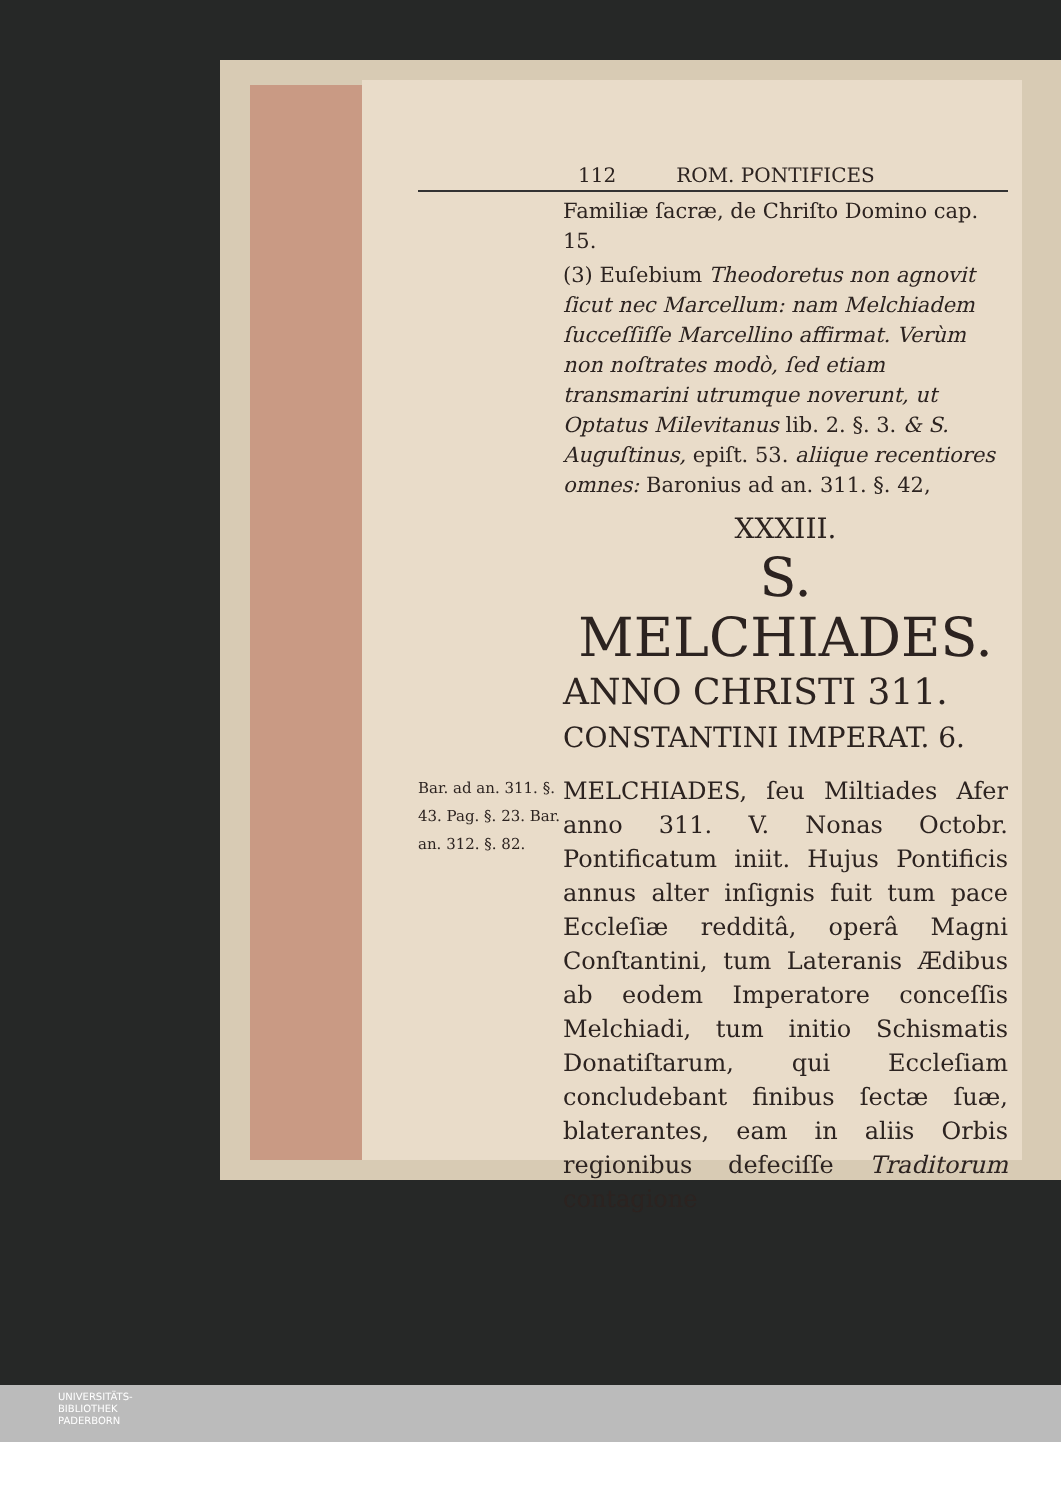112 ROM. PONTIFICES
Familiæ ſacræ, de Chriſto Domino cap. 15.
(3) Euſebium Theodoretus non agnovit ſicut nec Marcellum: nam Melchiadem ſucceſſiſſe Marcellino affirmat. Verùm non noſtrates modò, ſed etiam transmarini utrumque noverunt, ut Optatus Milevitanus lib. 2. §. 3. & S. Auguſtinus, epiſt. 53. aliique recentiores omnes: Baronius ad an. 311. §. 42,
XXXIII.
S. MELCHIADES.
ANNO CHRISTI 311.
CONSTANTINI IMPERAT. 6.
Bar. ad an. 311. §. 43. Pag. §. 23. Bar. an. 312. §. 82.
MELCHIADES, ſeu Miltiades Afer anno 311. V. Nonas Octobr. Pontificatum iniit. Hujus Pontificis annus alter inſignis fuit tum pace Eccleſiæ redditâ, operâ Magni Conſtantini, tum Lateranis Ædibus ab eodem Imperatore conceſſis Melchiadi, tum initio Schismatis Donatiſtarum, qui Eccleſiam concludebant finibus ſectæ ſuæ, blaterantes, eam in aliis Orbis regionibus defeciſſe Traditorum contagione
UNIVERSITÄTS-
BIBLIOTHEK
PADERBORN